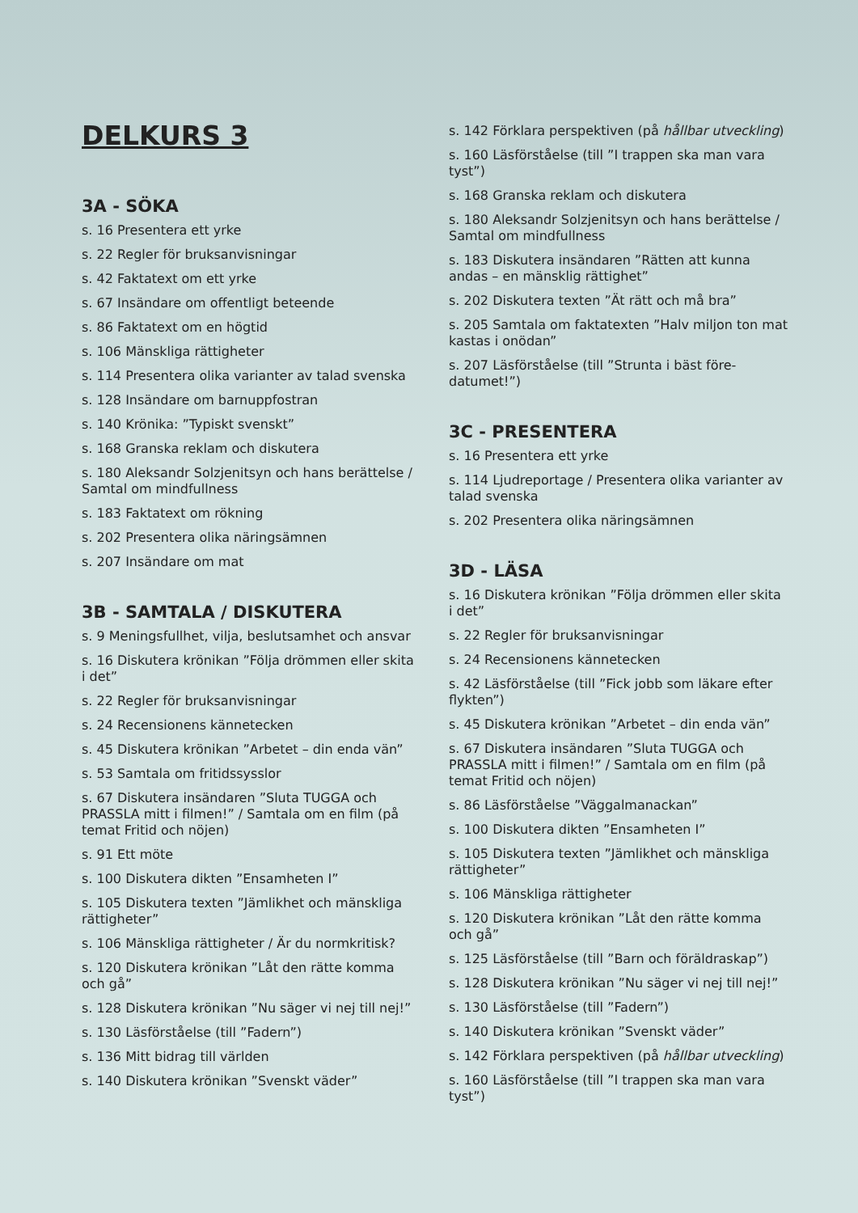DELKURS 3
3A - SÖKA
s. 16 Presentera ett yrke
s. 22 Regler för bruksanvisningar
s. 42 Faktatext om ett yrke
s. 67 Insändare om offentligt beteende
s. 86 Faktatext om en högtid
s. 106 Mänskliga rättigheter
s. 114 Presentera olika varianter av talad svenska
s. 128 Insändare om barnuppfostran
s. 140 Krönika: ”Typiskt svenskt”
s. 168 Granska reklam och diskutera
s. 180 Aleksandr Solzjenitsyn och hans berättelse / Samtal om mindfullness
s. 183 Faktatext om rökning
s. 202 Presentera olika näringsämnen
s. 207 Insändare om mat
3B - SAMTALA / DISKUTERA
s. 9 Meningsfullhet, vilja, beslutsamhet och ansvar
s. 16 Diskutera krönikan ”Följa drömmen eller skita i det”
s. 22 Regler för bruksanvisningar
s. 24 Recensionens kännetecken
s. 45 Diskutera krönikan ”Arbetet – din enda vän”
s. 53 Samtala om fritidssysslor
s. 67 Diskutera insändaren ”Sluta TUGGA och PRASSLA mitt i filmen!” / Samtala om en film (på temat Fritid och nöjen)
s. 91 Ett möte
s. 100 Diskutera dikten ”Ensamheten I”
s. 105 Diskutera texten ”Jämlikhet och mänskliga rättigheter”
s. 106 Mänskliga rättigheter / Är du normkritisk?
s. 120 Diskutera krönikan ”Låt den rätte komma och gå”
s. 128 Diskutera krönikan ”Nu säger vi nej till nej!”
s. 130 Läsförståelse (till ”Fadern”)
s. 136 Mitt bidrag till världen
s. 140 Diskutera krönikan ”Svenskt väder”
s. 142 Förklara perspektiven (på hållbar utveckling)
s. 160 Läsförståelse (till ”I trappen ska man vara tyst”)
s. 168 Granska reklam och diskutera
s. 180 Aleksandr Solzjenitsyn och hans berättelse / Samtal om mindfullness
s. 183 Diskutera insändaren ”Rätten att kunna andas – en mänsklig rättighet”
s. 202 Diskutera texten ”Ät rätt och må bra”
s. 205 Samtala om faktatexten ”Halv miljon ton mat kastas i onödan”
s. 207 Läsförståelse (till ”Strunta i bäst före-datumet!”)
3C - PRESENTERA
s. 16 Presentera ett yrke
s. 114 Ljudreportage / Presentera olika varianter av talad svenska
s. 202 Presentera olika näringsämnen
3D - LÄSA
s. 16 Diskutera krönikan ”Följa drömmen eller skita i det”
s. 22 Regler för bruksanvisningar
s. 24 Recensionens kännetecken
s. 42 Läsförståelse (till ”Fick jobb som läkare efter flykten”)
s. 45 Diskutera krönikan ”Arbetet – din enda vän”
s. 67 Diskutera insändaren ”Sluta TUGGA och PRASSLA mitt i filmen!” / Samtala om en film (på temat Fritid och nöjen)
s. 86 Läsförståelse ”Väggalmanackan”
s. 100 Diskutera dikten ”Ensamheten I”
s. 105 Diskutera texten ”Jämlikhet och mänskliga rättigheter”
s. 106 Mänskliga rättigheter
s. 120 Diskutera krönikan ”Låt den rätte komma och gå”
s. 125 Läsförståelse (till ”Barn och föräldraskap”)
s. 128 Diskutera krönikan ”Nu säger vi nej till nej!”
s. 130 Läsförståelse (till ”Fadern”)
s. 140 Diskutera krönikan ”Svenskt väder”
s. 142 Förklara perspektiven (på hållbar utveckling)
s. 160 Läsförståelse (till ”I trappen ska man vara tyst”)